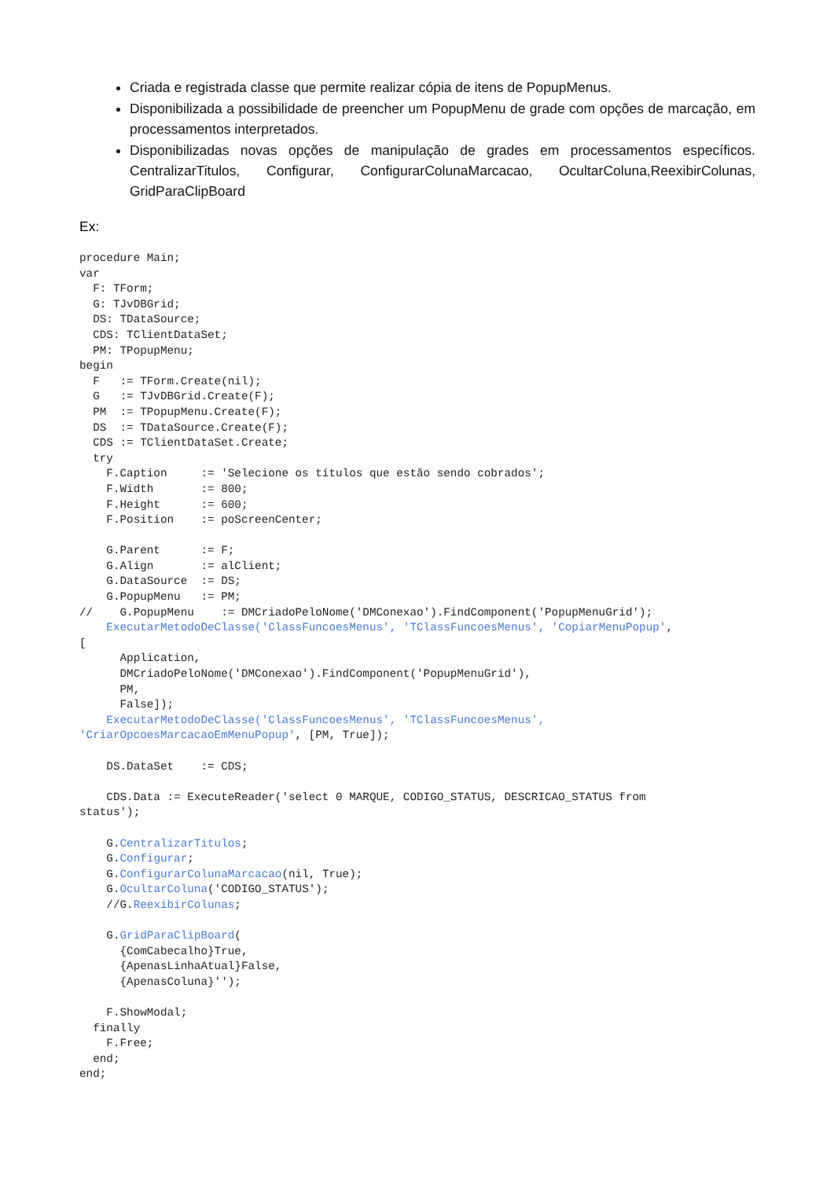Criada e registrada classe que permite realizar cópia de itens de PopupMenus.
Disponibilizada a possibilidade de preencher um PopupMenu de grade com opções de marcação, em processamentos interpretados.
Disponibilizadas novas opções de manipulação de grades em processamentos específicos. CentralizarTitulos, Configurar, ConfigurarColunaMarcacao, OcultarColuna,ReexibirColunas, GridParaClipBoard
Ex:
procedure Main;
var
  F: TForm;
  G: TJvDBGrid;
  DS: TDataSource;
  CDS: TClientDataSet;
  PM: TPopupMenu;
begin
  F   := TForm.Create(nil);
  G   := TJvDBGrid.Create(F);
  PM  := TPopupMenu.Create(F);
  DS  := TDataSource.Create(F);
  CDS := TClientDataSet.Create;
  try
    F.Caption     := 'Selecione os títulos que estão sendo cobrados';
    F.Width       := 800;
    F.Height      := 600;
    F.Position    := poScreenCenter;

    G.Parent      := F;
    G.Align       := alClient;
    G.DataSource  := DS;
    G.PopupMenu   := PM;
//    G.PopupMenu    := DMCriadoPeloNome('DMConexao').FindComponent('PopupMenuGrid');
    ExecutarMetodoDeClasse('ClassFuncoesMenus', 'TClassFuncoesMenus', 'CopiarMenuPopup',
[
      Application,
      DMCriadoPeloNome('DMConexao').FindComponent('PopupMenuGrid'),
      PM,
      False]);
    ExecutarMetodoDeClasse('ClassFuncoesMenus', 'TClassFuncoesMenus',
'CriarOpcoesMarcacaoEmMenuPopup', [PM, True]);

    DS.DataSet    := CDS;

    CDS.Data := ExecuteReader('select 0 MARQUE, CODIGO_STATUS, DESCRICAO_STATUS from
status');

    G.CentralizarTitulos;
    G.Configurar;
    G.ConfigurarColunaMarcacao(nil, True);
    G.OcultarColuna('CODIGO_STATUS');
    //G.ReexibirColunas;

    G.GridParaClipBoard(
      {ComCabecalho}True,
      {ApenasLinhaAtual}False,
      {ApenasColuna}'');

    F.ShowModal;
  finally
    F.Free;
  end;
end;